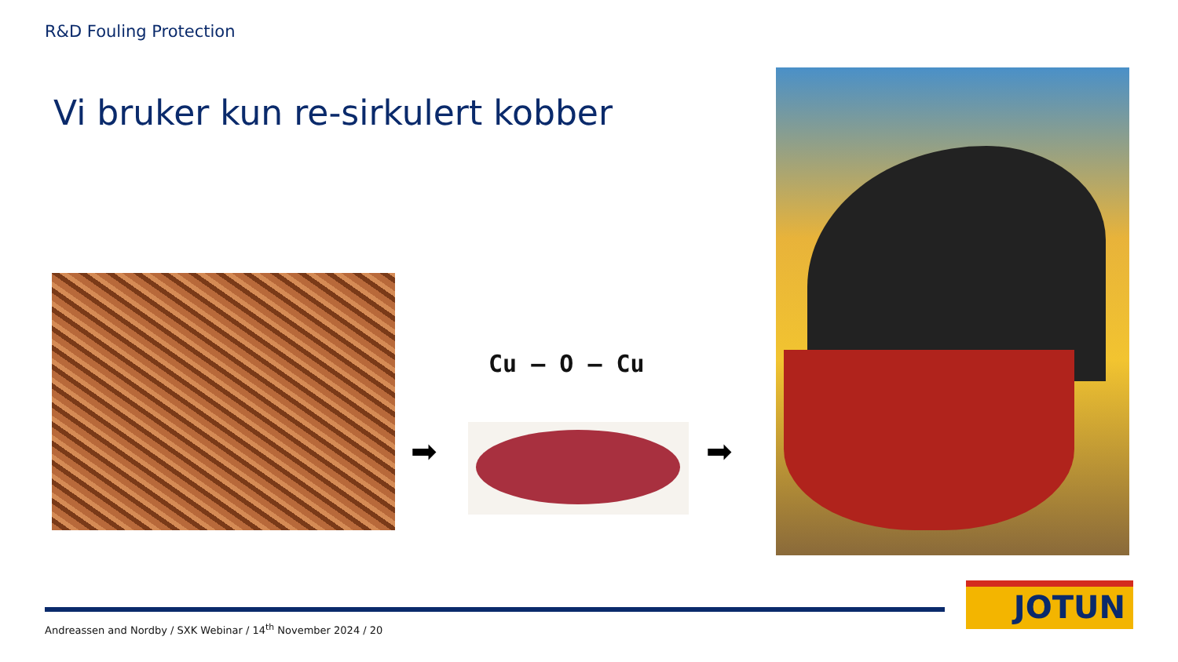R&D Fouling Protection
Vi bruker kun re-sirkulert kobber
➡
Cu — O — Cu
➡
Andreassen and Nordby / SXK Webinar / 14<sup>th</sup> November 2024 / 20
JOTUN